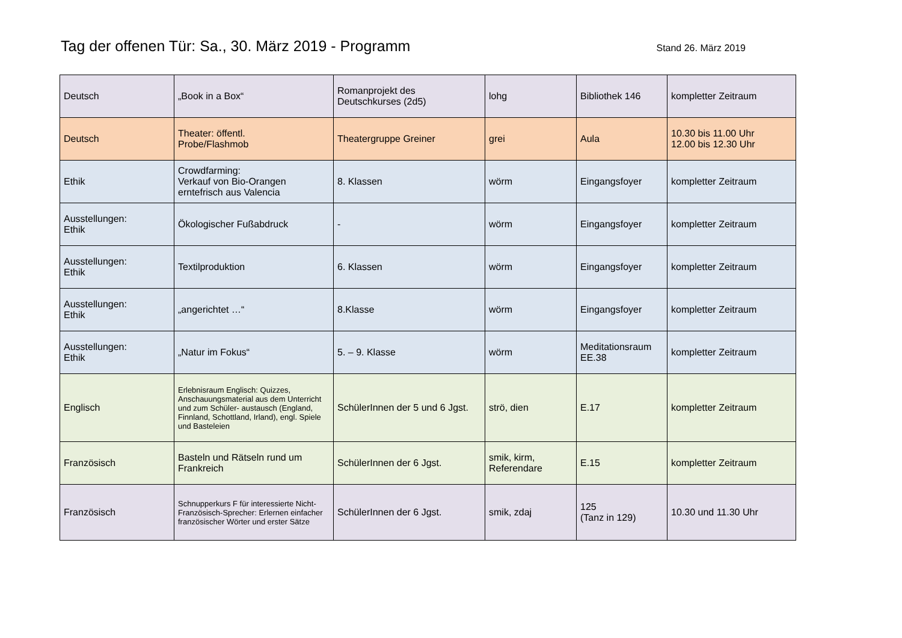Tag der offenen Tür: Sa., 30. März 2019 - Programm
Stand 26. März 2019
| Deutsch | „Book in a Box“ | Romanprojekt des Deutschkurses (2d5) | lohg | Bibliothek 146 | kompletter Zeitraum |
| Deutsch | Theater: öffentl. Probe/Flashmob | Theatergruppe Greiner | grei | Aula | 10.30 bis 11.00 Uhr 12.00 bis 12.30 Uhr |
| Ethik | Crowdfarming: Verkauf von Bio-Orangen erntefrisch aus Valencia | 8. Klassen | wörm | Eingangsfoyer | kompletter Zeitraum |
| Ausstellungen: Ethik | Ökologischer Fußabdruck | - | wörm | Eingangsfoyer | kompletter Zeitraum |
| Ausstellungen: Ethik | Textilproduktion | 6. Klassen | wörm | Eingangsfoyer | kompletter Zeitraum |
| Ausstellungen: Ethik | „angerichtet …“ | 8.Klasse | wörm | Eingangsfoyer | kompletter Zeitraum |
| Ausstellungen: Ethik | „Natur im Fokus“ | 5. – 9. Klasse | wörm | Meditationsraum EE.38 | kompletter Zeitraum |
| Englisch | Erlebnisraum Englisch: Quizzes, Anschauungsmaterial aus dem Unterricht und zum Schüler- austausch (England, Finnland, Schottland, Irland), engl. Spiele und Basteleien | SchülerInnen der 5 und 6 Jgst. | strö, dien | E.17 | kompletter Zeitraum |
| Französisch | Basteln und Rätseln rund um Frankreich | SchülerInnen der 6 Jgst. | smik, kirm, Referendare | E.15 | kompletter Zeitraum |
| Französisch | Schnupperkurs F für interessierte Nicht-Französisch-Sprecher: Erlernen einfacher französischer Wörter und erster Sätze | SchülerInnen der 6 Jgst. | smik, zdaj | 125 (Tanz in 129) | 10.30 und 11.30 Uhr |